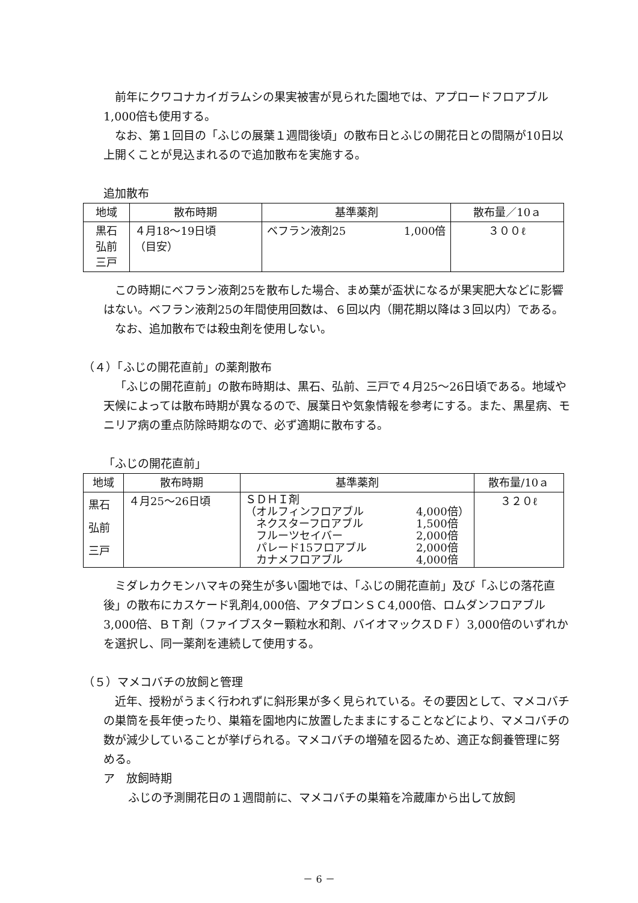前年にクワコナカイガラムシの果実被害が見られた園地では、アプロードフロアブル1,000倍も使用する。
なお、第１回目の「ふじの展葉１週間後頃」の散布日とふじの開花日との間隔が10日以上開くことが見込まれるので追加散布を実施する。
追加散布
| 地域 | 散布時期 | 基準薬剤 | 散布量／10ａ |
| --- | --- | --- | --- |
| 黒石 弘前 三戸 | ４月18〜19日頃 （目安） | ベフラン液剤25 1,000倍 | ３００ℓ |
この時期にベフラン液剤25を散布した場合、まめ葉が盃状になるが果実肥大などに影響はない。ベフラン液剤25の年間使用回数は、６回以内（開花期以降は３回以内）である。
なお、追加散布では殺虫剤を使用しない。
（４）「ふじの開花直前」の薬剤散布
「ふじの開花直前」の散布時期は、黒石、弘前、三戸で４月25〜26日頃である。地域や天候によっては散布時期が異なるので、展葉日や気象情報を参考にする。また、黒星病、モニリア病の重点防除時期なので、必ず適期に散布する。
「ふじの開花直前」
| 地域 | 散布時期 | 基準薬剤 | 散布量/10ａ |
| --- | --- | --- | --- |
| 黒石 弘前 三戸 | ４月25〜26日頃 | ＳＤＨＩ剤 （オルフィンフロアブル 4,000倍） ネクスターフロアブル 1,500倍 フルーツセイバー 2,000倍 パレード15フロアブル 2,000倍 カナメフロアブル 4,000倍 | ３２０ℓ |
ミダレカクモンハマキの発生が多い園地では、「ふじの開花直前」及び「ふじの落花直後」の散布にカスケード乳剤4,000倍、アタブロンＳＣ4,000倍、ロムダンフロアブル3,000倍、ＢＴ剤（ファイブスター顆粒水和剤、バイオマックスＤＦ）3,000倍のいずれかを選択し、同一薬剤を連続して使用する。
（５）マメコバチの放飼と管理
近年、授粉がうまく行われずに斜形果が多く見られている。その要因として、マメコバチの巣筒を長年使ったり、巣箱を園地内に放置したままにすることなどにより、マメコバチの数が減少していることが挙げられる。マメコバチの増殖を図るため、適正な飼養管理に努める。
ア　放飼時期
ふじの予測開花日の１週間前に、マメコバチの巣箱を冷蔵庫から出して放飼
－ 6 －